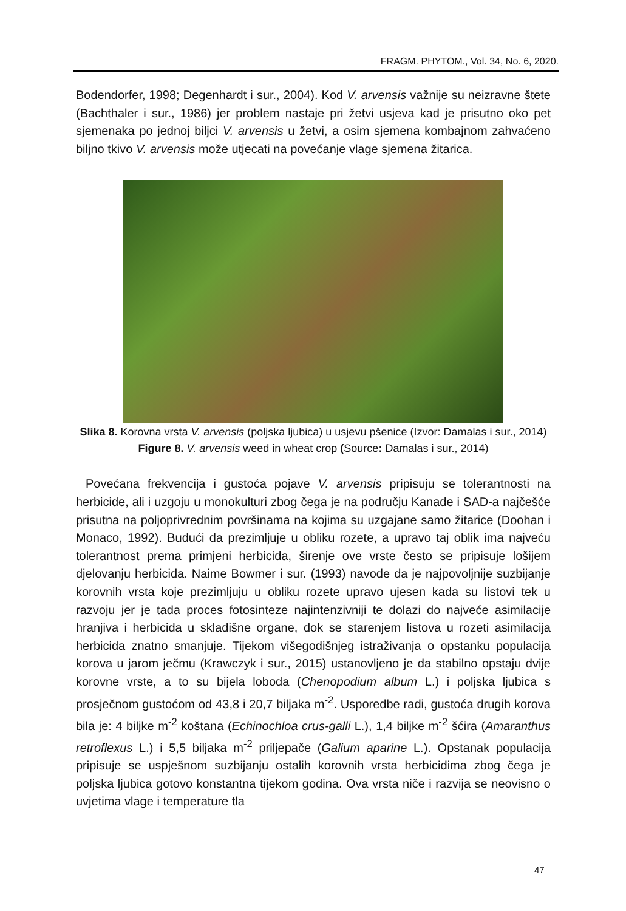FRAGM. PHYTOM., Vol. 34, No. 6, 2020.
Bodendorfer, 1998; Degenhardt i sur., 2004). Kod V. arvensis važnije su neizravne štete (Bachthaler i sur., 1986) jer problem nastaje pri žetvi usjeva kad je prisutno oko pet sjemenaka po jednoj biljci V. arvensis u žetvi, a osim sjemena kombajnom zahvaćeno biljno tkivo V. arvensis može utjecati na povećanje vlage sjemena žitarica.
Slika 8. Korovna vrsta V. arvensis (poljska ljubica) u usjevu pšenice (Izvor: Damalas i sur., 2014)
Figure 8. V. arvensis weed in wheat crop (Source: Damalas i sur., 2014)
Povećana frekvencija i gustoća pojave V. arvensis pripisuju se tolerantnosti na herbicide, ali i uzgoju u monokulturi zbog čega je na području Kanade i SAD-a najčešće prisutna na poljoprivrednim površinama na kojima su uzgajane samo žitarice (Doohan i Monaco, 1992). Budući da prezimljuje u obliku rozete, a upravo taj oblik ima najveću tolerantnost prema primjeni herbicida, širenje ove vrste često se pripisuje lošijem djelovanju herbicida. Naime Bowmer i sur. (1993) navode da je najpovoljnije suzbijanje korovnih vrsta koje prezimljuju u obliku rozete upravo ujesen kada su listovi tek u razvoju jer je tada proces fotosinteze najintenzivniji te dolazi do najveće asimilacije hranjiva i herbicida u skladišne organe, dok se starenjem listova u rozeti asimilacija herbicida znatno smanjuje. Tijekom višegodišnjeg istraživanja o opstanku populacija korova u jarom ječmu (Krawczyk i sur., 2015) ustanovljeno je da stabilno opstaju dvije korovne vrste, a to su bijela loboda (Chenopodium album L.) i poljska ljubica s prosječnom gustoćom od 43,8 i 20,7 biljaka m<sup>-2</sup>. Usporedbe radi, gustoća drugih korova bila je: 4 biljke m<sup>-2</sup> koštana (Echinochloa crus-galli L.), 1,4 biljke m<sup>-2</sup> šćira (Amaranthus retroflexus L.) i 5,5 biljaka m<sup>-2</sup> priljepače (Galium aparine L.). Opstanak populacija pripisuje se uspješnom suzbijanju ostalih korovnih vrsta herbicidima zbog čega je poljska ljubica gotovo konstantna tijekom godina. Ova vrsta niče i razvija se neovisno o uvjetima vlage i temperature tla
47